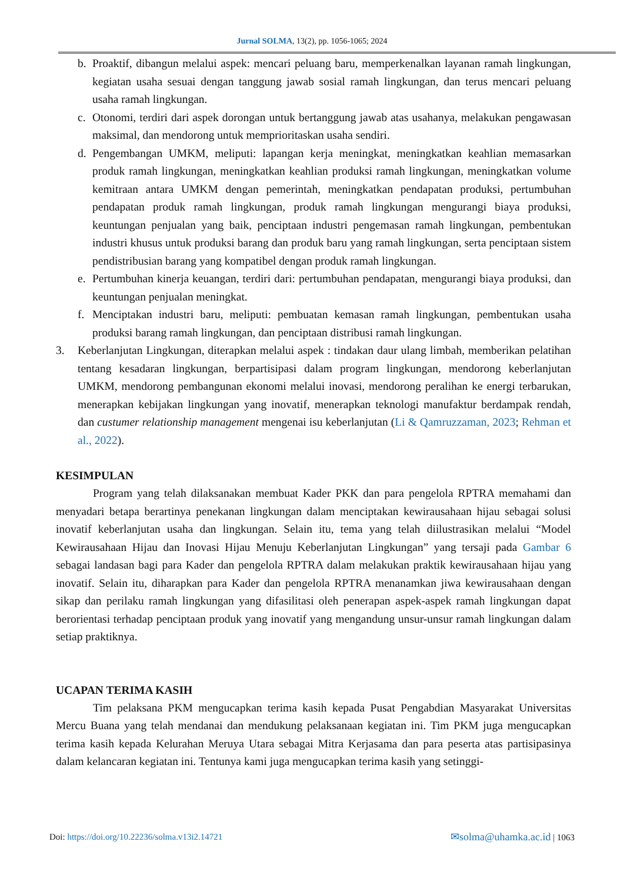Jurnal SOLMA, 13(2), pp. 1056-1065; 2024
b. Proaktif, dibangun melalui aspek: mencari peluang baru, memperkenalkan layanan ramah lingkungan, kegiatan usaha sesuai dengan tanggung jawab sosial ramah lingkungan, dan terus mencari peluang usaha ramah lingkungan.
c. Otonomi, terdiri dari aspek dorongan untuk bertanggung jawab atas usahanya, melakukan pengawasan maksimal, dan mendorong untuk memprioritaskan usaha sendiri.
d. Pengembangan UMKM, meliputi: lapangan kerja meningkat, meningkatkan keahlian memasarkan produk ramah lingkungan, meningkatkan keahlian produksi ramah lingkungan, meningkatkan volume kemitraan antara UMKM dengan pemerintah, meningkatkan pendapatan produksi, pertumbuhan pendapatan produk ramah lingkungan, produk ramah lingkungan mengurangi biaya produksi, keuntungan penjualan yang baik, penciptaan industri pengemasan ramah lingkungan, pembentukan industri khusus untuk produksi barang dan produk baru yang ramah lingkungan, serta penciptaan sistem pendistribusian barang yang kompatibel dengan produk ramah lingkungan.
e. Pertumbuhan kinerja keuangan, terdiri dari: pertumbuhan pendapatan, mengurangi biaya produksi, dan keuntungan penjualan meningkat.
f. Menciptakan industri baru, meliputi: pembuatan kemasan ramah lingkungan, pembentukan usaha produksi barang ramah lingkungan, dan penciptaan distribusi ramah lingkungan.
3. Keberlanjutan Lingkungan, diterapkan melalui aspek : tindakan daur ulang limbah, memberikan pelatihan tentang kesadaran lingkungan, berpartisipasi dalam program lingkungan, mendorong keberlanjutan UMKM, mendorong pembangunan ekonomi melalui inovasi, mendorong peralihan ke energi terbarukan, menerapkan kebijakan lingkungan yang inovatif, menerapkan teknologi manufaktur berdampak rendah, dan custumer relationship management mengenai isu keberlanjutan (Li & Qamruzzaman, 2023; Rehman et al., 2022).
KESIMPULAN
Program yang telah dilaksanakan membuat Kader PKK dan para pengelola RPTRA memahami dan menyadari betapa berartinya penekanan lingkungan dalam menciptakan kewirausahaan hijau sebagai solusi inovatif keberlanjutan usaha dan lingkungan. Selain itu, tema yang telah diilustrasikan melalui “Model Kewirausahaan Hijau dan Inovasi Hijau Menuju Keberlanjutan Lingkungan” yang tersaji pada Gambar 6 sebagai landasan bagi para Kader dan pengelola RPTRA dalam melakukan praktik kewirausahaan hijau yang inovatif. Selain itu, diharapkan para Kader dan pengelola RPTRA menanamkan jiwa kewirausahaan dengan sikap dan perilaku ramah lingkungan yang difasilitasi oleh penerapan aspek-aspek ramah lingkungan dapat berorientasi terhadap penciptaan produk yang inovatif yang mengandung unsur-unsur ramah lingkungan dalam setiap praktiknya.
UCAPAN TERIMA KASIH
Tim pelaksana PKM mengucapkan terima kasih kepada Pusat Pengabdian Masyarakat Universitas Mercu Buana yang telah mendanai dan mendukung pelaksanaan kegiatan ini. Tim PKM juga mengucapkan terima kasih kepada Kelurahan Meruya Utara sebagai Mitra Kerjasama dan para peserta atas partisipasinya dalam kelancaran kegiatan ini. Tentunya kami juga mengucapkan terima kasih yang setinggi-
Doi: https://doi.org/10.22236/solma.v13i2.14721 ✉solma@uhamka.ac.id | 1063